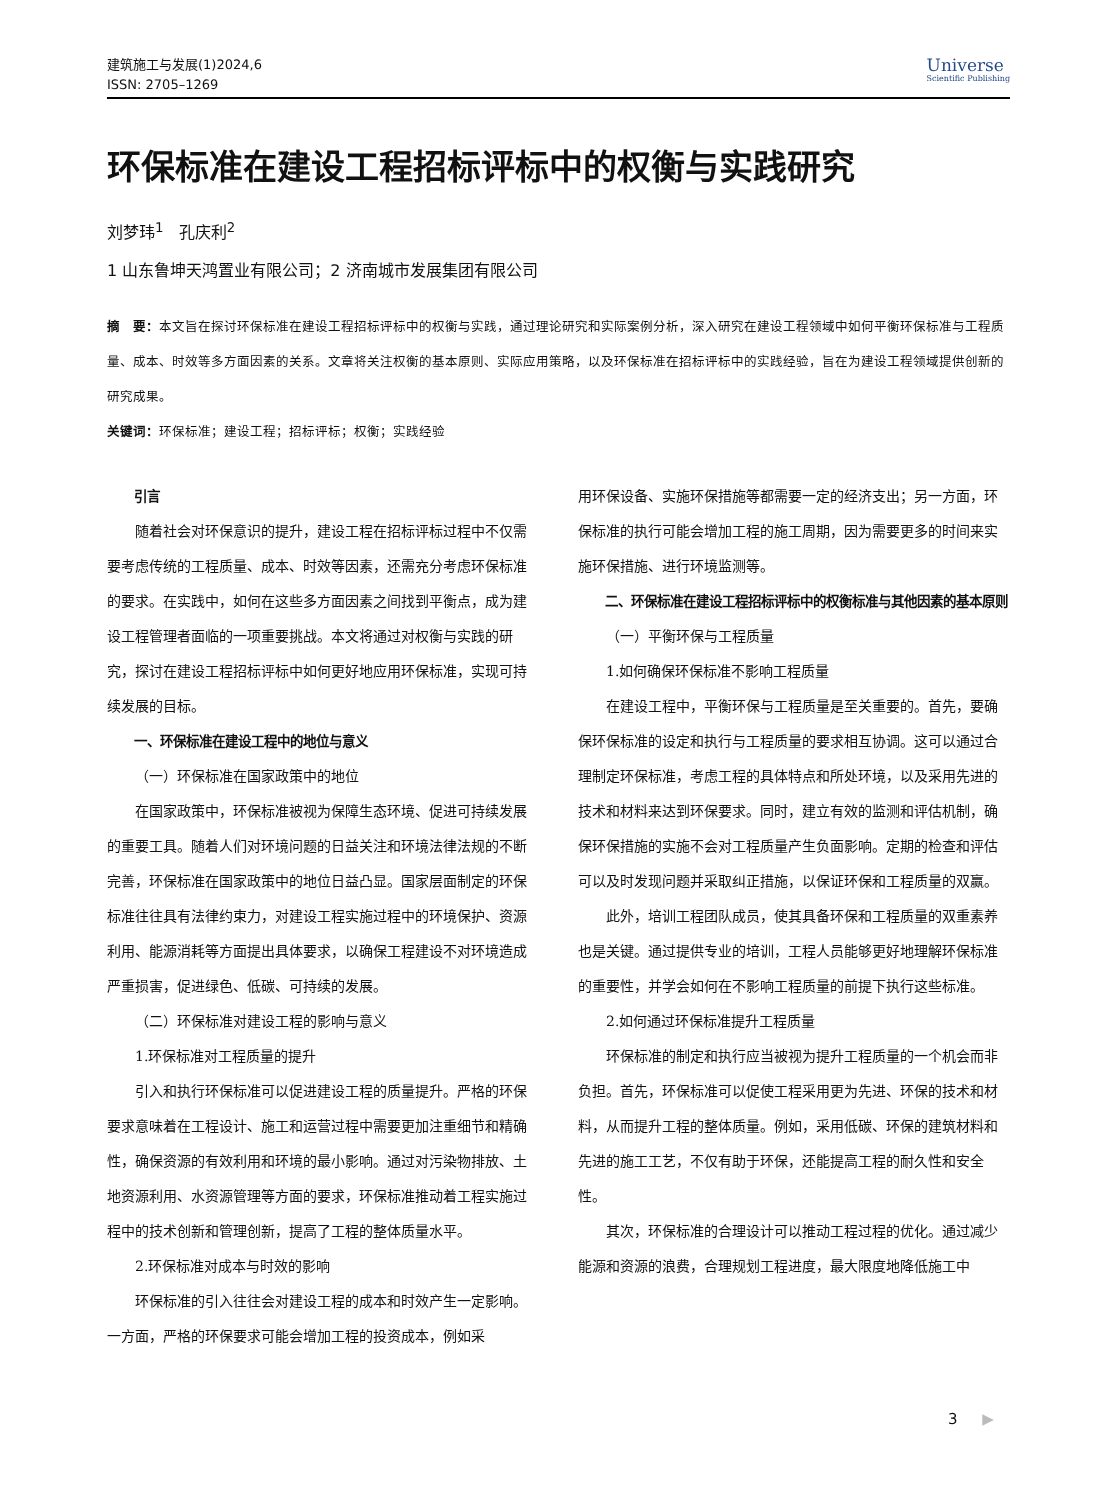建筑施工与发展(1)2024,6
ISSN: 2705–1269
Universe
Scientific Publishing
环保标准在建设工程招标评标中的权衡与实践研究
刘梦玮<sup>1</sup> 孔庆利<sup>2</sup>
1 山东鲁坤天鸿置业有限公司；2 济南城市发展集团有限公司
摘　要：本文旨在探讨环保标准在建设工程招标评标中的权衡与实践，通过理论研究和实际案例分析，深入研究在建设工程领域中如何平衡环保标准与工程质量、成本、时效等多方面因素的关系。文章将关注权衡的基本原则、实际应用策略，以及环保标准在招标评标中的实践经验，旨在为建设工程领域提供创新的研究成果。
关键词：环保标准；建设工程；招标评标；权衡；实践经验
引言
随着社会对环保意识的提升，建设工程在招标评标过程中不仅需要考虑传统的工程质量、成本、时效等因素，还需充分考虑环保标准的要求。在实践中，如何在这些多方面因素之间找到平衡点，成为建设工程管理者面临的一项重要挑战。本文将通过对权衡与实践的研究，探讨在建设工程招标评标中如何更好地应用环保标准，实现可持续发展的目标。
一、环保标准在建设工程中的地位与意义
（一）环保标准在国家政策中的地位
在国家政策中，环保标准被视为保障生态环境、促进可持续发展的重要工具。随着人们对环境问题的日益关注和环境法律法规的不断完善，环保标准在国家政策中的地位日益凸显。国家层面制定的环保标准往往具有法律约束力，对建设工程实施过程中的环境保护、资源利用、能源消耗等方面提出具体要求，以确保工程建设不对环境造成严重损害，促进绿色、低碳、可持续的发展。
（二）环保标准对建设工程的影响与意义
1.环保标准对工程质量的提升
引入和执行环保标准可以促进建设工程的质量提升。严格的环保要求意味着在工程设计、施工和运营过程中需要更加注重细节和精确性，确保资源的有效利用和环境的最小影响。通过对污染物排放、土地资源利用、水资源管理等方面的要求，环保标准推动着工程实施过程中的技术创新和管理创新，提高了工程的整体质量水平。
2.环保标准对成本与时效的影响
环保标准的引入往往会对建设工程的成本和时效产生一定影响。一方面，严格的环保要求可能会增加工程的投资成本，例如采
用环保设备、实施环保措施等都需要一定的经济支出；另一方面，环保标准的执行可能会增加工程的施工周期，因为需要更多的时间来实施环保措施、进行环境监测等。
二、环保标准在建设工程招标评标中的权衡标准与其他因素的基本原则
（一）平衡环保与工程质量
1.如何确保环保标准不影响工程质量
在建设工程中，平衡环保与工程质量是至关重要的。首先，要确保环保标准的设定和执行与工程质量的要求相互协调。这可以通过合理制定环保标准，考虑工程的具体特点和所处环境，以及采用先进的技术和材料来达到环保要求。同时，建立有效的监测和评估机制，确保环保措施的实施不会对工程质量产生负面影响。定期的检查和评估可以及时发现问题并采取纠正措施，以保证环保和工程质量的双赢。
此外，培训工程团队成员，使其具备环保和工程质量的双重素养也是关键。通过提供专业的培训，工程人员能够更好地理解环保标准的重要性，并学会如何在不影响工程质量的前提下执行这些标准。
2.如何通过环保标准提升工程质量
环保标准的制定和执行应当被视为提升工程质量的一个机会而非负担。首先，环保标准可以促使工程采用更为先进、环保的技术和材料，从而提升工程的整体质量。例如，采用低碳、环保的建筑材料和先进的施工工艺，不仅有助于环保，还能提高工程的耐久性和安全性。
其次，环保标准的合理设计可以推动工程过程的优化。通过减少能源和资源的浪费，合理规划工程进度，最大限度地降低施工中
3 ▶